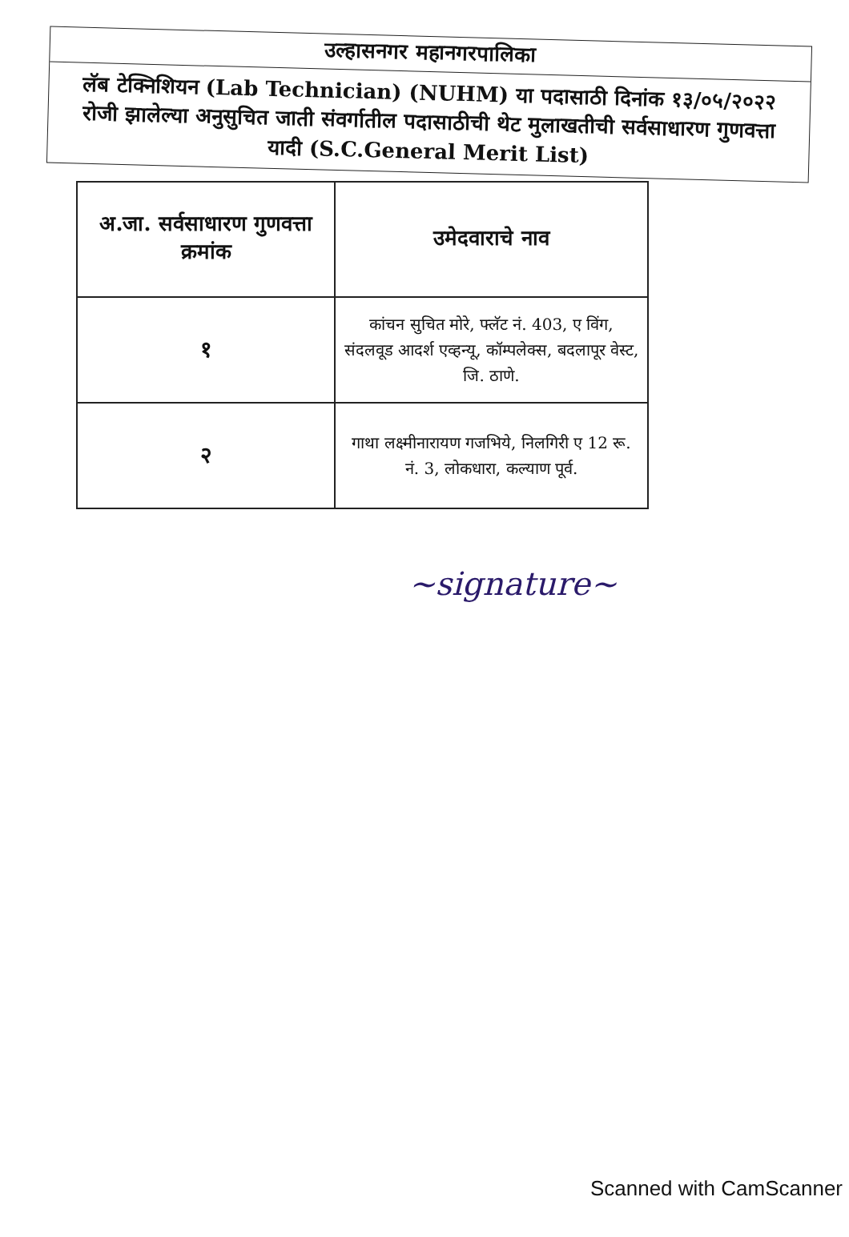उल्हासनगर महानगरपालिका
लॅब टेक्निशियन (Lab Technician) (NUHM) या पदासाठी दिनांक १३/०५/२०२२ रोजी झालेल्या अनुसुचित जाती संवर्गातील पदासाठीची थेट मुलाखतीची सर्वसाधारण गुणवत्ता यादी (S.C.General Merit List)
| अ.जा. सर्वसाधारण गुणवत्ता क्रमांक | उमेदवाराचे नाव |
| --- | --- |
| १ | कांचन सुचित मोरे, फ्लॅट नं. 403, ए विंग, संदलवूड आदर्श एव्हन्यू, कॉम्पलेक्स, बदलापूर वेस्ट, जि. ठाणे. |
| २ | गाथा लक्ष्मीनारायण गजभिये, निलगिरी ए 12 रू. नं. 3, लोकधारा, कल्याण पूर्व. |
~signature~
Scanned with CamScanner